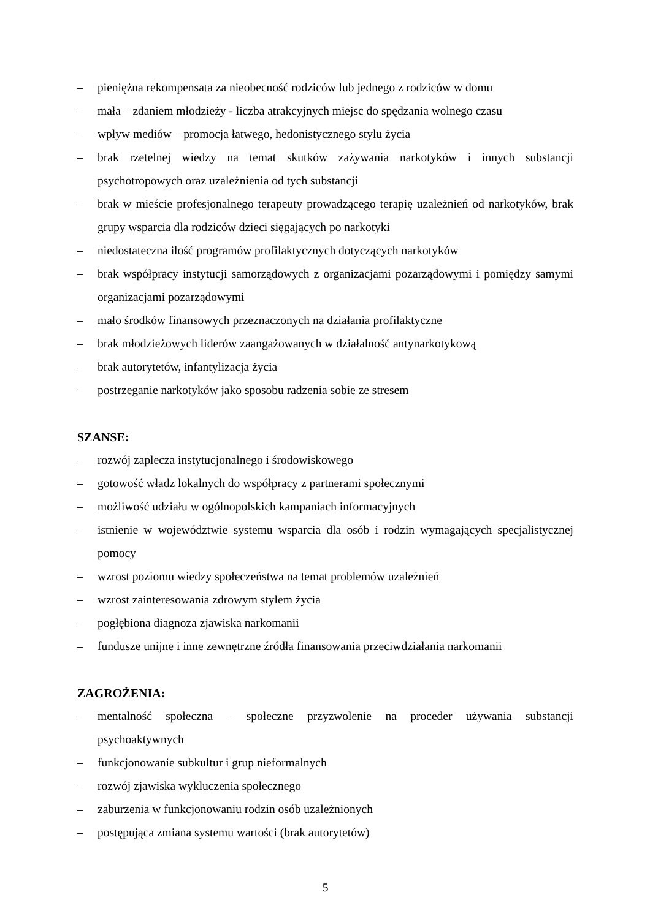– pieniężna rekompensata za nieobecność rodziców lub jednego z rodziców w domu
– mała – zdaniem młodzieży - liczba atrakcyjnych miejsc do spędzania wolnego czasu
– wpływ mediów – promocja łatwego, hedonistycznego stylu życia
– brak rzetelnej wiedzy na temat skutków zażywania narkotyków i innych substancji psychotropowych oraz uzależnienia od tych substancji
– brak w mieście profesjonalnego terapeuty prowadzącego terapię uzależnień od narkotyków, brak grupy wsparcia dla rodziców dzieci sięgających po narkotyki
– niedostateczna ilość programów profilaktycznych dotyczących narkotyków
– brak współpracy instytucji samorządowych z organizacjami pozarządowymi i pomiędzy samymi organizacjami pozarządowymi
– mało środków finansowych przeznaczonych na działania profilaktyczne
– brak młodzieżowych liderów zaangażowanych w działalność antynarkotykową
– brak autorytetów, infantylizacja życia
– postrzeganie narkotyków jako sposobu radzenia sobie ze stresem
SZANSE:
– rozwój zaplecza instytucjonalnego i środowiskowego
– gotowość władz lokalnych do współpracy z partnerami społecznymi
– możliwość udziału w ogólnopolskich kampaniach informacyjnych
– istnienie w województwie systemu wsparcia dla osób i rodzin wymagających specjalistycznej pomocy
– wzrost poziomu wiedzy społeczeństwa na temat problemów uzależnień
– wzrost zainteresowania zdrowym stylem życia
– pogłębiona diagnoza zjawiska narkomanii
– fundusze unijne i inne zewnętrzne źródła finansowania przeciwdziałania narkomanii
ZAGROŻENIA:
– mentalność społeczna – społeczne przyzwolenie na proceder używania substancji psychoaktywnych
– funkcjonowanie subkultur i grup nieformalnych
– rozwój zjawiska wykluczenia społecznego
– zaburzenia w funkcjonowaniu rodzin osób uzależnionych
– postępująca zmiana systemu wartości (brak autorytetów)
5